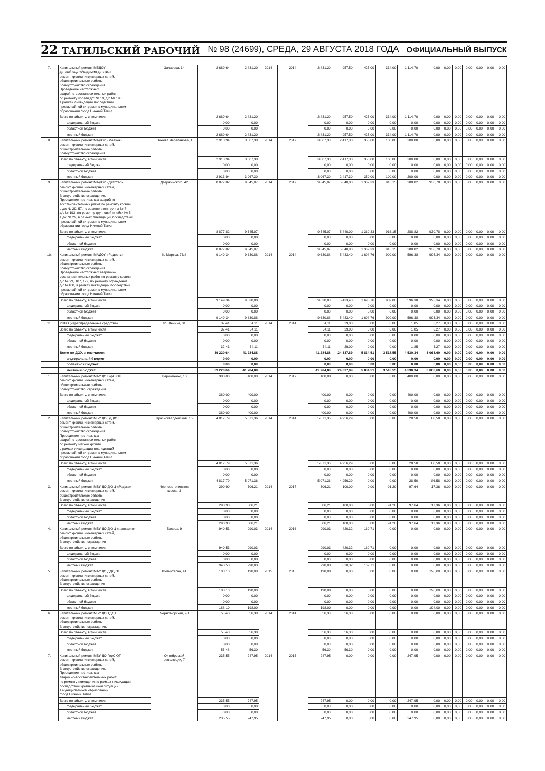22 ТАГИЛЬСКИЙ РАБОЧИЙ
№ 98 (24699), СРЕДА, 29 АВГУСТА 2018 ГОДА
ОФИЦИАЛЬНЫЙ ВЫПУСК
| 7. | Капитальный ремонт МБДОУ детский сад «Академия детства» ремонт кровли, инженерных сетей, общестроительные работы, благоустройство ограждения. Проведение неотложных аварийно-восстановительных работ по ремонту кровли,д/с № 19, д/с № 196 в рамках ликвидации последствий чрезвычайной ситуации в муниципальном образовании город Нижний Тагил | Захарова, 14 | 2 689,64 | 2 831,20 | 2014 | 2014 | 2 831,20 | 957,50 | 425,00 | 334,00 | 1 114,70 | 0,00 | 0,00 | 0,00 | 0,00 | 0,00 | 0,00 | 0,00 |
| | Всего по объекту, в том числе: | | 2 689,64 | 2 831,20 | | | 2 831,20 | 957,50 | 425,00 | 334,00 | 1 114,70 | 0,00 | 0,00 | 0,00 | 0,00 | 0,00 | 0,00 | 0,00 |
| | федеральный бюджет | | 0,00 | 0,00 | | | 0,00 | 0,00 | 0,00 | 0,00 | 0,00 | 0,00 | 0,00 | 0,00 | 0,00 | 0,00 | 0,00 | 0,00 |
| | областной бюджет | | 0,00 | 0,00 | | | 0,00 | 0,00 | 0,00 | 0,00 | 0,00 | 0,00 | 0,00 | 0,00 | 0,00 | 0,00 | 0,00 | 0,00 |
| | местный бюджет | | 2 689,64 | 2 831,20 | | | 2 831,20 | 957,50 | 425,00 | 334,00 | 1 114,70 | 0,00 | 0,00 | 0,00 | 0,00 | 0,00 | 0,00 | 0,00 |
| 8. | Капитальный ремонт МАДОУ «Маячок» ремонт кровли, инженерных сетей, общестроительные работы, благоустройство ограждения | Нижняя Черепанова, 1 | 2 913,94 | 3 067,30 | 2014 | 2017 | 3 067,30 | 2 417,30 | 350,00 | 100,00 | 200,00 | 0,00 | 0,00 | 0,00 | 0,00 | 0,00 | 0,00 | 0,00 |
| | Всего по объекту, в том числе: | | 2 913,94 | 3 067,30 | | | 3 067,30 | 2 417,30 | 350,00 | 100,00 | 200,00 | 0,00 | 0,00 | 0,00 | 0,00 | 0,00 | 0,00 | 0,00 |
| | федеральный бюджет | | 0,00 | 0,00 | | | 0,00 | 0,00 | 0,00 | 0,00 | 0,00 | 0,00 | 0,00 | 0,00 | 0,00 | 0,00 | 0,00 | 0,00 |
| | областной бюджет | | 0,00 | 0,00 | | | 0,00 | 0,00 | 0,00 | 0,00 | 0,00 | 0,00 | 0,00 | 0,00 | 0,00 | 0,00 | 0,00 | 0,00 |
| | местный бюджет | | 2 913,94 | 3 067,30 | | | 3 067,30 | 2 417,30 | 350,00 | 100,00 | 200,00 | 0,00 | 0,00 | 0,00 | 0,00 | 0,00 | 0,00 | 0,00 |
| 9. | Капитальный ремонт МАДОУ «Детство» ремонт кровли, инженерных сетей, общестроительные работы, благоустройство ограждения. Проведение неотложных аварийно- восстановительных работ по ремонту кровли в д/с № 29, 57, по замене окон группа № 7 д/с № 193, по ремонту групповой ячейки № 5 в д/с № 29, в рамках ликвидации последствий чрезвычайной ситуации в муниципальном образовании город Нижний Тагил | Дзержинского, 42 | 8 877,82 | 9 345,07 | 2014 | 2017 | 9 345,07 | 5 840,00 | 1 369,33 | 916,15 | 288,82 | 930,78 | 0,00 | 0,00 | 0,00 | 0,00 | 0,00 | 0,00 |
| | Всего по объекту, в том числе: | | 8 877,82 | 9 345,07 | | | 9 345,07 | 5 840,00 | 1 369,33 | 916,15 | 288,82 | 930,78 | 0,00 | 0,00 | 0,00 | 0,00 | 0,00 | 0,00 |
| | федеральный бюджет | | 0,00 | 0,00 | | | 0,00 | 0,00 | 0,00 | 0,00 | 0,00 | 0,00 | 0,00 | 0,00 | 0,00 | 0,00 | 0,00 | 0,00 |
| | областной бюджет | | 0,00 | 0,00 | | | 0,00 | 0,00 | 0,00 | 0,00 | 0,00 | 0,00 | 0,00 | 0,00 | 0,00 | 0,00 | 0,00 | 0,00 |
| | местный бюджет | | 8 877,82 | 9 345,07 | | | 9 345,07 | 5 840,00 | 1 369,33 | 916,15 | 288,82 | 930,78 | 0,00 | 0,00 | 0,00 | 0,00 | 0,00 | 0,00 |
| 10. | Капитальный ремонт МАДОУ «Радость» ремонт кровли, инженерных сетей, общестроительные работы, благоустройство ограждения. Проведение неотложных аварийно- восстановительных работ по ремонту кровли д/с № 99, 107, 129, по ремонту ограждения д/с №168, в рамках ликвидации последствий чрезвычайной ситуации в муниципальном образовании город Нижний Тагил | К. Маркса, 73/8 | 9 149,34 | 9 630,88 | 2014 | 2014 | 9 630,88 | 5 433,40 | 1 698,76 | 909,00 | 596,38 | 993,34 | 0,00 | 0,00 | 0,00 | 0,00 | 0,00 | 0,00 |
| | Всего по объекту, в том числе: | | 9 149,34 | 9 630,88 | | | 9 630,88 | 5 433,40 | 1 698,76 | 909,00 | 596,38 | 993,34 | 0,00 | 0,00 | 0,00 | 0,00 | 0,00 | 0,00 |
| | федеральный бюджет | | 0,00 | 0,00 | | | 0,00 | 0,00 | 0,00 | 0,00 | 0,00 | 0,00 | 0,00 | 0,00 | 0,00 | 0,00 | 0,00 | 0,00 |
| | областной бюджет | | 0,00 | 0,00 | | | 0,00 | 0,00 | 0,00 | 0,00 | 0,00 | 0,00 | 0,00 | 0,00 | 0,00 | 0,00 | 0,00 | 0,00 |
| | местный бюджет | | 9 149,34 | 9 630,88 | | | 9 630,88 | 5 433,40 | 1 698,76 | 909,00 | 596,38 | 993,34 | 0,00 | 0,00 | 0,00 | 0,00 | 0,00 | 0,00 |
| 11. | УПРО (нераспределенные средства) | пр. Ленина, 31 | 32,41 | 34,11 | 2014 | 2014 | 34,11 | 29,00 | 0,00 | 0,00 | 1,85 | 3,27 | 0,00 | 0,00 | 0,00 | 0,00 | 0,00 | 0,00 |
| | Всего по объекту, в том числе: | | 32,41 | 34,11 | | | 34,11 | 29,00 | 0,00 | 0,00 | 1,85 | 3,27 | 0,00 | 0,00 | 0,00 | 0,00 | 0,00 | 0,00 |
| | федеральный бюджет | | 0,00 | 0,00 | | | 0,00 | 0,00 | 0,00 | 0,00 | 0,00 | 0,00 | 0,00 | 0,00 | 0,00 | 0,00 | 0,00 | 0,00 |
| | областной бюджет | | 0,00 | 0,00 | | | 0,00 | 0,00 | 0,00 | 0,00 | 0,00 | 0,00 | 0,00 | 0,00 | 0,00 | 0,00 | 0,00 | 0,00 |
| | местный бюджет | | 32,41 | 34,11 | | | 34,11 | 29,00 | 0,00 | 0,00 | 1,85 | 3,27 | 0,00 | 0,00 | 0,00 | 0,00 | 0,00 | 0,00 |
| | Всего по ДОУ, в том числе: | | 39 220,64 | 41 284,88 | | | 41 284,88 | 24 337,89 | 5 834,51 | 3 518,55 | 4 530,34 | 3 063,60 | 0,00 | 0,00 | 0,00 | 0,00 | 0,00 | 0,00 |
| | федеральный бюджет | | 0,00 | 0,00 | | | 0,00 | 0,00 | 0,00 | 0,00 | 0,00 | 0,00 | 0,00 | 0,00 | 0,00 | 0,00 | 0,00 | 0,00 |
| | областной бюджет | | 0,00 | 0,00 | | | 0,00 | 0,00 | 0,00 | 0,00 | 0,00 | 0,00 | 0,00 | 0,00 | 0,00 | 0,00 | 0,00 | 0,00 |
| | местный бюджет | | 39 220,64 | 41 284,88 | | | 41 284,88 | 24 337,89 | 5 834,51 | 3 518,55 | 4 530,34 | 3 063,60 | 0,00 | 0,00 | 0,00 | 0,00 | 0,00 | 0,00 |
| 1. | Капитальный ремонт МАУ ДО ГорСЮН ремонт кровли, инженерных сетей, общестроительные работы, благоустройство, ограждения | Пархоменко, 18 | 380,00 | 400,00 | 2014 | 2017 | 400,00 | 0,00 | 0,00 | 0,00 | 400,00 | 0,00 | 0,00 | 0,00 | 0,00 | 0,00 | 0,00 | 0,00 |
| | Всего по объекту, в том числе: | | 380,00 | 400,00 | | | 400,00 | 0,00 | 0,00 | 0,00 | 400,00 | 0,00 | 0,00 | 0,00 | 0,00 | 0,00 | 0,00 | 0,00 |
| | федеральный бюджет | | 0,00 | 0,00 | | | 0,00 | 0,00 | 0,00 | 0,00 | 0,00 | 0,00 | 0,00 | 0,00 | 0,00 | 0,00 | 0,00 | 0,00 |
| | областной бюджет | | 0,00 | 0,00 | | | 0,00 | 0,00 | 0,00 | 0,00 | 0,00 | 0,00 | 0,00 | 0,00 | 0,00 | 0,00 | 0,00 | 0,00 |
| | местный бюджет | | 380,00 | 400,00 | | | 400,00 | 0,00 | 0,00 | 0,00 | 400,00 | 0,00 | 0,00 | 0,00 | 0,00 | 0,00 | 0,00 | 0,00 |
| 2. | Капитальный ремонт МБУ ДО ГДДЮТ ремонт кровли, инженерных сетей, общестроительные работы, благоустройство ограждения. Проведение неотложных аварийно-восстановительных работ по ремонту мягкой кровли в рамках ликвидации последствий чрезвычайной ситуации в муниципальном образовании город Нижний Тагил | Красногвардейская, 15 | 4 817,79 | 5 071,36 | 2014 | 2014 | 5 071,36 | 4 956,29 | 0,00 | 0,00 | 28,50 | 86,58 | 0,00 | 0,00 | 0,00 | 0,00 | 0,00 | 0,00 |
| | Всего по объекту, в том числе: | | 4 817,79 | 5 071,36 | | | 5 071,36 | 4 956,29 | 0,00 | 0,00 | 28,50 | 86,58 | 0,00 | 0,00 | 0,00 | 0,00 | 0,00 | 0,00 |
| | федеральный бюджет | | 0,00 | 0,00 | | | 0,00 | 0,00 | 0,00 | 0,00 | 0,00 | 0,00 | 0,00 | 0,00 | 0,00 | 0,00 | 0,00 | 0,00 |
| | областной бюджет | | 0,00 | 0,00 | | | 0,00 | 0,00 | 0,00 | 0,00 | 0,00 | 0,00 | 0,00 | 0,00 | 0,00 | 0,00 | 0,00 | 0,00 |
| | местный бюджет | | 4 817,79 | 5 071,36 | | | 5 071,36 | 4 956,29 | 0,00 | 0,00 | 28,50 | 86,58 | 0,00 | 0,00 | 0,00 | 0,00 | 0,00 | 0,00 |
| 3. | Капитальный ремонт МБУ ДО ДЮЦ «Радуга» ремонт кровли, инженерных сетей, общестроительные работы, благоустройство ограждения | Черноисточинское шоссе, 3 | 290,90 | 306,21 | 2014 | 2017 | 306,21 | 100,00 | 0,00 | 91,20 | 97,64 | 17,36 | 0,00 | 0,00 | 0,00 | 0,00 | 0,00 | 0,00 |
| | Всего по объекту, в том числе: | | 290,90 | 306,21 | | | 306,21 | 100,00 | 0,00 | 91,20 | 97,64 | 17,36 | 0,00 | 0,00 | 0,00 | 0,00 | 0,00 | 0,00 |
| | федеральный бюджет | | 0,00 | 0,00 | | | 0,00 | 0,00 | 0,00 | 0,00 | 0,00 | 0,00 | 0,00 | 0,00 | 0,00 | 0,00 | 0,00 | 0,00 |
| | областной бюджет | | 0,00 | 0,00 | | | 0,00 | 0,00 | 0,00 | 0,00 | 0,00 | 0,00 | 0,00 | 0,00 | 0,00 | 0,00 | 0,00 | 0,00 |
| | местный бюджет | | 290,90 | 306,21 | | | 306,21 | 100,00 | 0,00 | 91,20 | 97,64 | 17,36 | 0,00 | 0,00 | 0,00 | 0,00 | 0,00 | 0,00 |
| 4. | Капитальный ремонт МБУ ДО ДЮЦ «Фантазия» ремонт кровли, инженерных сетей, общестроительные работы, благоустройство, ограждения | Басова, 9 | 940,53 | 990,03 | 2014 | 2016 | 990,03 | 820,32 | 169,71 | 0,00 | 0,00 | 0,00 | 0,00 | 0,00 | 0,00 | 0,00 | 0,00 | 0,00 |
| | Всего по объекту, в том числе: | | 940,53 | 990,03 | | | 990,03 | 820,32 | 169,71 | 0,00 | 0,00 | 0,00 | 0,00 | 0,00 | 0,00 | 0,00 | 0,00 | 0,00 |
| | федеральный бюджет | | 0,00 | 0,00 | | | 0,00 | 0,00 | 0,00 | 0,00 | 0,00 | 0,00 | 0,00 | 0,00 | 0,00 | 0,00 | 0,00 | 0,00 |
| | областной бюджет | | 0,00 | 0,00 | | | 0,00 | 0,00 | 0,00 | 0,00 | 0,00 | 0,00 | 0,00 | 0,00 | 0,00 | 0,00 | 0,00 | 0,00 |
| | местный бюджет | | 940,53 | 990,03 | | | 990,03 | 820,32 | 169,71 | 0,00 | 0,00 | 0,00 | 0,00 | 0,00 | 0,00 | 0,00 | 0,00 | 0,00 |
| 5. | Капитальный ремонт МАУ ДО ДДДЮТ ремонт кровли, инженерных сетей, общестроительные работы, благоустройство ограждения | Коминтерна, 41 | 188,10 | 198,00 | 2015 | 2015 | 198,00 | 0,00 | 0,00 | 0,00 | 0,00 | 198,00 | 0,00 | 0,00 | 0,00 | 0,00 | 0,00 | 0,00 |
| | Всего по объекту, в том числе: | | 188,10 | 198,00 | | | 198,00 | 0,00 | 0,00 | 0,00 | 0,00 | 198,00 | 0,00 | 0,00 | 0,00 | 0,00 | 0,00 | 0,00 |
| | федеральный бюджет | | 0,00 | 0,00 | | | 0,00 | 0,00 | 0,00 | 0,00 | 0,00 | 0,00 | 0,00 | 0,00 | 0,00 | 0,00 | 0,00 | 0,00 |
| | областной бюджет | | 0,00 | 0,00 | | | 0,00 | 0,00 | 0,00 | 0,00 | 0,00 | 0,00 | 0,00 | 0,00 | 0,00 | 0,00 | 0,00 | 0,00 |
| | местный бюджет | | 188,10 | 198,00 | | | 198,00 | 0,00 | 0,00 | 0,00 | 0,00 | 198,00 | 0,00 | 0,00 | 0,00 | 0,00 | 0,00 | 0,00 |
| 6. | Капитальный ремонт МБУ ДО ТДДТ ремонт кровли, инженерных сетей, общестроительные работы, благоустройство, ограждения. | Черноморская, 98 | 53,48 | 56,30 | 2014 | 2014 | 56,30 | 56,30 | 0,00 | 0,00 | 0,00 | 0,00 | 0,00 | 0,00 | 0,00 | 0,00 | 0,00 | 0,00 |
| | Всего по объекту, в том числе: | | 53,48 | 56,30 | | | 56,30 | 56,30 | 0,00 | 0,00 | 0,00 | 0,00 | 0,00 | 0,00 | 0,00 | 0,00 | 0,00 | 0,00 |
| | федеральный бюджет | | 0,00 | 0,00 | | | 0,00 | 0,00 | 0,00 | 0,00 | 0,00 | 0,00 | 0,00 | 0,00 | 0,00 | 0,00 | 0,00 | 0,00 |
| | областной бюджет | | 0,00 | 0,00 | | | 0,00 | 0,00 | 0,00 | 0,00 | 0,00 | 0,00 | 0,00 | 0,00 | 0,00 | 0,00 | 0,00 | 0,00 |
| | местный бюджет | | 53,48 | 56,30 | | | 56,30 | 56,30 | 0,00 | 0,00 | 0,00 | 0,00 | 0,00 | 0,00 | 0,00 | 0,00 | 0,00 | 0,00 |
| 7. | Капитальный ремонт МБУ ДО ГорСЮТ ремонт кровли, инженерных сетей, общестроительные работы, благоустройство ограждения. Проведение неотложных аварийно-восстановительных работ по ремонту помещения в рамках ликвидации последствий чрезвычайной ситуации в муниципальном образовании город Нижний Тагил | Октябрьской революции, 7 | 235,55 | 247,95 | 2014 | 2015 | 247,95 | 0,00 | 0,00 | 0,00 | 247,95 | 0,00 | 0,00 | 0,00 | 0,00 | 0,00 | 0,00 | 0,00 |
| | Всего по объекту, в том числе: | | 235,55 | 247,95 | | | 247,95 | 0,00 | 0,00 | 0,00 | 247,95 | 0,00 | 0,00 | 0,00 | 0,00 | 0,00 | 0,00 | 0,00 |
| | федеральный бюджет | | 0,00 | 0,00 | | | 0,00 | 0,00 | 0,00 | 0,00 | 0,00 | 0,00 | 0,00 | 0,00 | 0,00 | 0,00 | 0,00 | 0,00 |
| | областной бюджет | | 0,00 | 0,00 | | | 0,00 | 0,00 | 0,00 | 0,00 | 0,00 | 0,00 | 0,00 | 0,00 | 0,00 | 0,00 | 0,00 | 0,00 |
| | местный бюджет | | 235,55 | 247,95 | | | 247,95 | 0,00 | 0,00 | 0,00 | 247,95 | 0,00 | 0,00 | 0,00 | 0,00 | 0,00 | 0,00 | 0,00 |